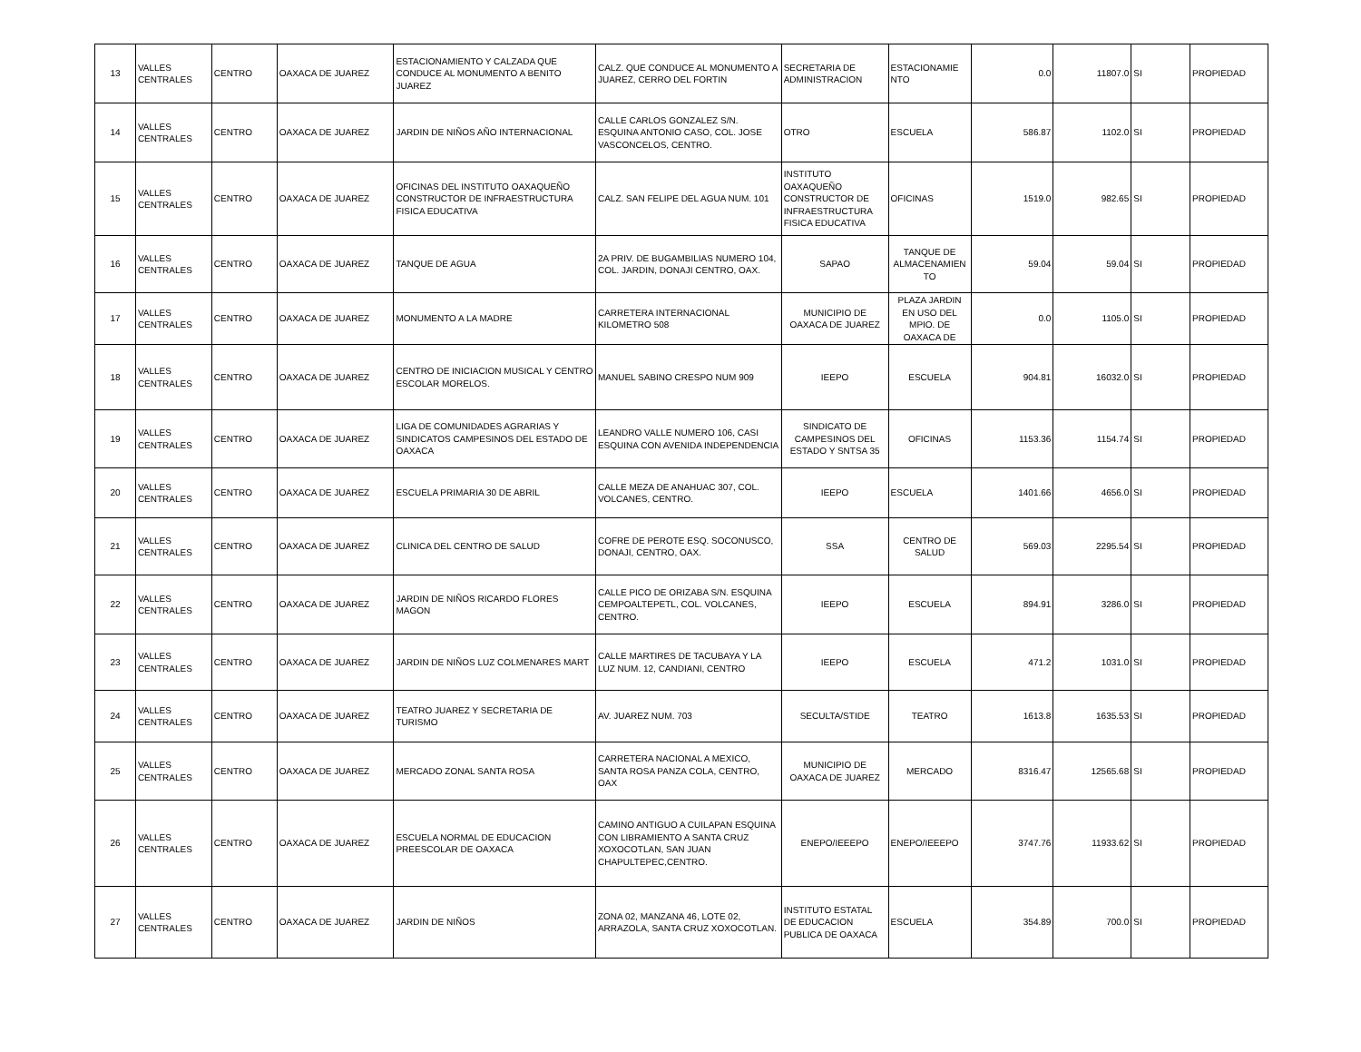| 13 | VALLES CENTRALES | CENTRO | OAXACA DE JUAREZ | ESTACIONAMIENTO Y CALZADA QUE CONDUCE AL MONUMENTO A BENITO JUAREZ | CALZ. QUE CONDUCE AL MONUMENTO A JUAREZ, CERRO DEL FORTIN | SECRETARIA DE ADMINISTRACION | ESTACIONAMIE NTO | 0.0 | 11807.0 | SI | PROPIEDAD |
| 14 | VALLES CENTRALES | CENTRO | OAXACA DE JUAREZ | JARDIN DE NIÑOS AÑO INTERNACIONAL | CALLE CARLOS GONZALEZ S/N. ESQUINA ANTONIO CASO, COL. JOSE VASCONCELOS, CENTRO. | OTRO | ESCUELA | 586.87 | 1102.0 | SI | PROPIEDAD |
| 15 | VALLES CENTRALES | CENTRO | OAXACA DE JUAREZ | OFICINAS DEL INSTITUTO OAXAQUEÑO CONSTRUCTOR DE INFRAESTRUCTURA FISICA EDUCATIVA | CALZ. SAN FELIPE DEL AGUA NUM. 101 | INSTITUTO OAXAQUEÑO CONSTRUCTOR DE INFRAESTRUCTURA FISICA EDUCATIVA | OFICINAS | 1519.0 | 982.65 | SI | PROPIEDAD |
| 16 | VALLES CENTRALES | CENTRO | OAXACA DE JUAREZ | TANQUE DE AGUA | 2A PRIV. DE BUGAMBILIAS NUMERO 104, COL. JARDIN, DONAJI CENTRO, OAX. | SAPAO | TANQUE DE ALMACENAMIEN TO | 59.04 | 59.04 | SI | PROPIEDAD |
| 17 | VALLES CENTRALES | CENTRO | OAXACA DE JUAREZ | MONUMENTO A LA MADRE | CARRETERA INTERNACIONAL KILOMETRO 508 | MUNICIPIO DE OAXACA DE JUAREZ | PLAZA JARDIN EN USO DEL MPIO. DE OAXACA DE | 0.0 | 1105.0 | SI | PROPIEDAD |
| 18 | VALLES CENTRALES | CENTRO | OAXACA DE JUAREZ | CENTRO DE INICIACION MUSICAL Y CENTRO ESCOLAR MORELOS. | MANUEL SABINO CRESPO NUM 909 | IEEPO | ESCUELA | 904.81 | 16032.0 | SI | PROPIEDAD |
| 19 | VALLES CENTRALES | CENTRO | OAXACA DE JUAREZ | LIGA DE COMUNIDADES AGRARIAS Y SINDICATOS CAMPESINOS DEL ESTADO DE OAXACA | LEANDRO VALLE NUMERO 106, CASI ESQUINA CON AVENIDA INDEPENDENCIA | SINDICATO DE CAMPESINOS DEL ESTADO Y SNTSA 35 | OFICINAS | 1153.36 | 1154.74 | SI | PROPIEDAD |
| 20 | VALLES CENTRALES | CENTRO | OAXACA DE JUAREZ | ESCUELA PRIMARIA 30 DE ABRIL | CALLE MEZA DE ANAHUAC 307, COL. VOLCANES, CENTRO. | IEEPO | ESCUELA | 1401.66 | 4656.0 | SI | PROPIEDAD |
| 21 | VALLES CENTRALES | CENTRO | OAXACA DE JUAREZ | CLINICA DEL CENTRO DE SALUD | COFRE DE PEROTE ESQ. SOCONUSCO, DONAJI, CENTRO, OAX. | SSA | CENTRO DE SALUD | 569.03 | 2295.54 | SI | PROPIEDAD |
| 22 | VALLES CENTRALES | CENTRO | OAXACA DE JUAREZ | JARDIN DE NIÑOS RICARDO FLORES MAGON | CALLE PICO DE ORIZABA S/N. ESQUINA CEMPOALTEPETL, COL. VOLCANES, CENTRO. | IEEPO | ESCUELA | 894.91 | 3286.0 | SI | PROPIEDAD |
| 23 | VALLES CENTRALES | CENTRO | OAXACA DE JUAREZ | JARDIN DE NIÑOS LUZ COLMENARES MART | CALLE MARTIRES DE TACUBAYA Y LA LUZ NUM. 12, CANDIANI, CENTRO | IEEPO | ESCUELA | 471.2 | 1031.0 | SI | PROPIEDAD |
| 24 | VALLES CENTRALES | CENTRO | OAXACA DE JUAREZ | TEATRO JUAREZ Y SECRETARIA DE TURISMO | AV. JUAREZ NUM. 703 | SECULTA/STIDE | TEATRO | 1613.8 | 1635.53 | SI | PROPIEDAD |
| 25 | VALLES CENTRALES | CENTRO | OAXACA DE JUAREZ | MERCADO ZONAL SANTA ROSA | CARRETERA NACIONAL A MEXICO, SANTA ROSA PANZA COLA, CENTRO, OAX | MUNICIPIO DE OAXACA DE JUAREZ | MERCADO | 8316.47 | 12565.68 | SI | PROPIEDAD |
| 26 | VALLES CENTRALES | CENTRO | OAXACA DE JUAREZ | ESCUELA NORMAL DE EDUCACION PREESCOLAR DE OAXACA | CAMINO ANTIGUO A CUILAPAN ESQUINA CON LIBRAMIENTO A SANTA CRUZ XOXOCOTLAN, SAN JUAN CHAPULTEPEC,CENTRO. | ENEPO/IEEEPO | ENEPO/IEEEPO | 3747.76 | 11933.62 | SI | PROPIEDAD |
| 27 | VALLES CENTRALES | CENTRO | OAXACA DE JUAREZ | JARDIN DE NIÑOS | ZONA 02, MANZANA 46, LOTE 02, ARRAZOLA, SANTA CRUZ XOXOCOTLAN. | INSTITUTO ESTATAL DE EDUCACION PUBLICA DE OAXACA | ESCUELA | 354.89 | 700.0 | SI | PROPIEDAD |